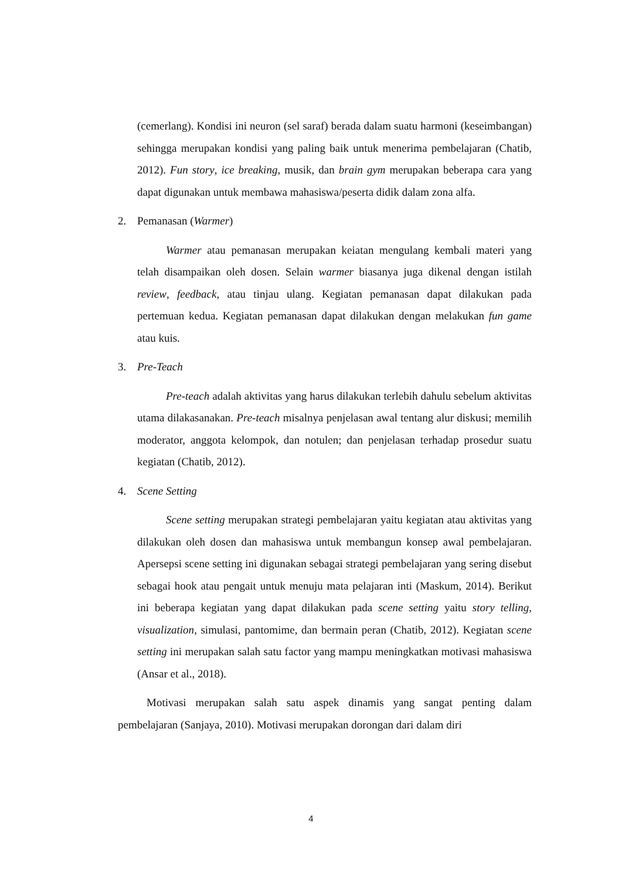(cemerlang). Kondisi ini neuron (sel saraf) berada dalam suatu harmoni (keseimbangan) sehingga merupakan kondisi yang paling baik untuk menerima pembelajaran (Chatib, 2012). Fun story, ice breaking, musik, dan brain gym merupakan beberapa cara yang dapat digunakan untuk membawa mahasiswa/peserta didik dalam zona alfa.
2. Pemanasan (Warmer)
Warmer atau pemanasan merupakan keiatan mengulang kembali materi yang telah disampaikan oleh dosen. Selain warmer biasanya juga dikenal dengan istilah review, feedback, atau tinjau ulang. Kegiatan pemanasan dapat dilakukan pada pertemuan kedua. Kegiatan pemanasan dapat dilakukan dengan melakukan fun game atau kuis.
3. Pre-Teach
Pre-teach adalah aktivitas yang harus dilakukan terlebih dahulu sebelum aktivitas utama dilakasanakan. Pre-teach misalnya penjelasan awal tentang alur diskusi; memilih moderator, anggota kelompok, dan notulen; dan penjelasan terhadap prosedur suatu kegiatan (Chatib, 2012).
4. Scene Setting
Scene setting merupakan strategi pembelajaran yaitu kegiatan atau aktivitas yang dilakukan oleh dosen dan mahasiswa untuk membangun konsep awal pembelajaran. Apersepsi scene setting ini digunakan sebagai strategi pembelajaran yang sering disebut sebagai hook atau pengait untuk menuju mata pelajaran inti (Maskum, 2014). Berikut ini beberapa kegiatan yang dapat dilakukan pada scene setting yaitu story telling, visualization, simulasi, pantomime, dan bermain peran (Chatib, 2012). Kegiatan scene setting ini merupakan salah satu factor yang mampu meningkatkan motivasi mahasiswa (Ansar et al., 2018).
Motivasi merupakan salah satu aspek dinamis yang sangat penting dalam pembelajaran (Sanjaya, 2010). Motivasi merupakan dorongan dari dalam diri
4